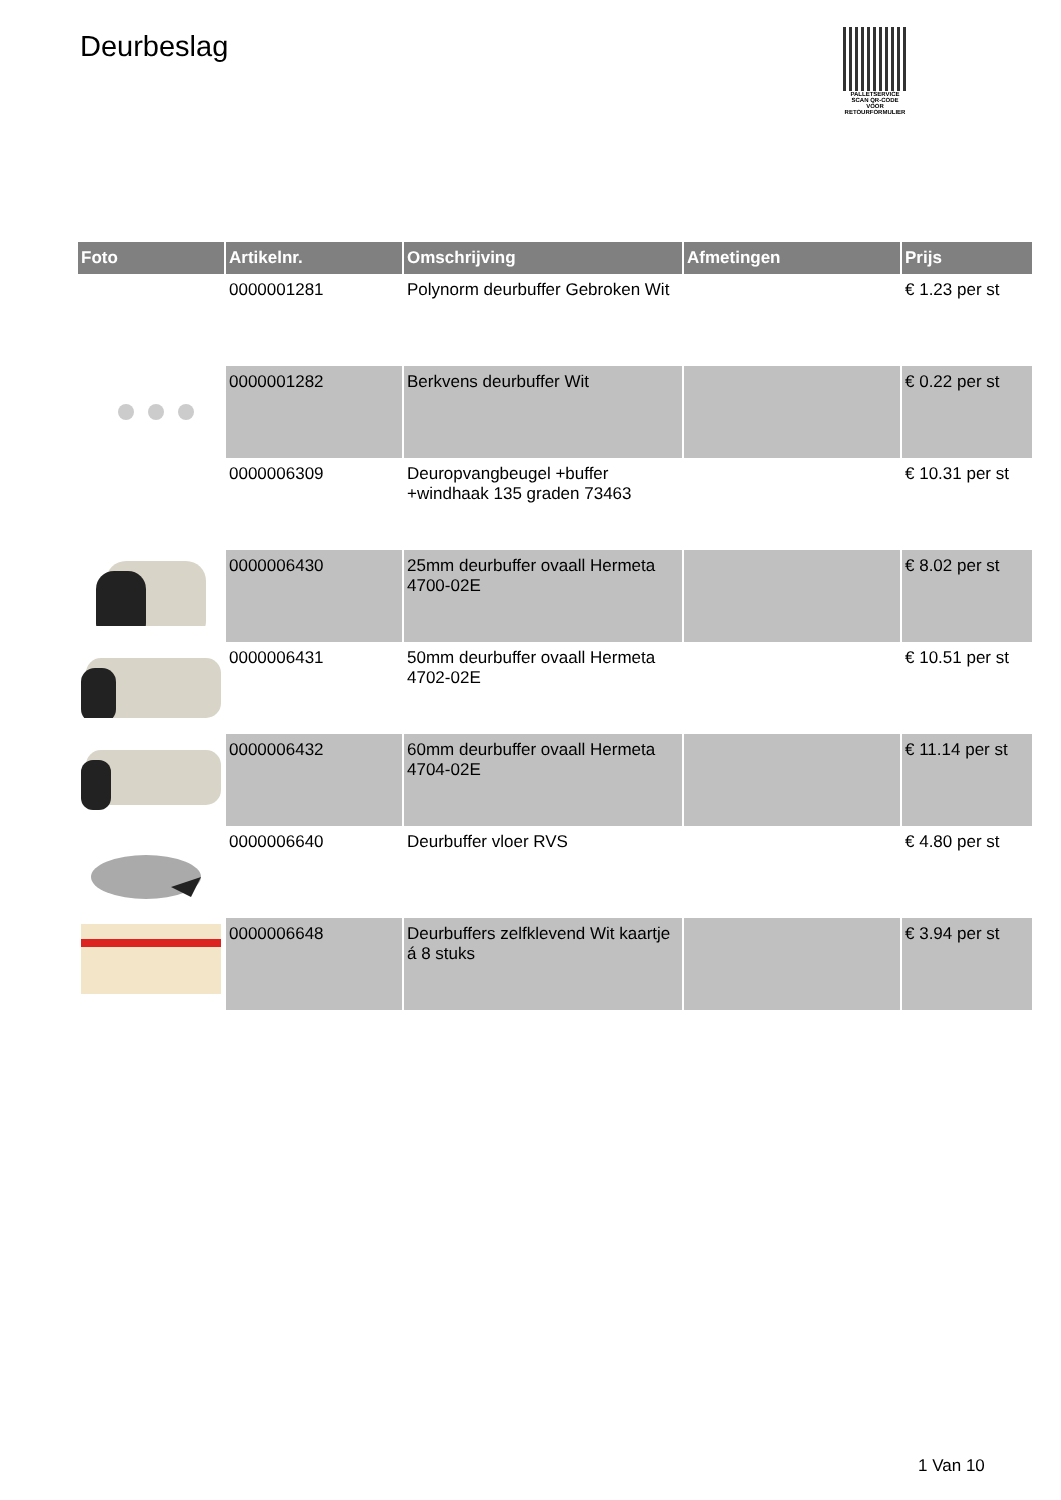Deurbeslag
PALLETSERVICE
SCAN QR-CODE VOOR RETOURFORMULIER
| Foto | Artikelnr. | Omschrijving | Afmetingen | Prijs |
| --- | --- | --- | --- | --- |
| | 0000001281 | Polynorm deurbuffer Gebroken Wit | | € 1.23 per st |
| | 0000001282 | Berkvens deurbuffer Wit | | € 0.22 per st |
| | 0000006309 | Deuropvangbeugel +buffer +windhaak 135 graden 73463 | | € 10.31 per st |
| | 0000006430 | 25mm deurbuffer ovaall Hermeta 4700-02E | | € 8.02 per st |
| | 0000006431 | 50mm deurbuffer ovaall Hermeta 4702-02E | | € 10.51 per st |
| | 0000006432 | 60mm deurbuffer ovaall Hermeta 4704-02E | | € 11.14 per st |
| | 0000006640 | Deurbuffer vloer RVS | | € 4.80 per st |
| | 0000006648 | Deurbuffers zelfklevend Wit kaartje á 8 stuks | | € 3.94 per st |
1 Van 10